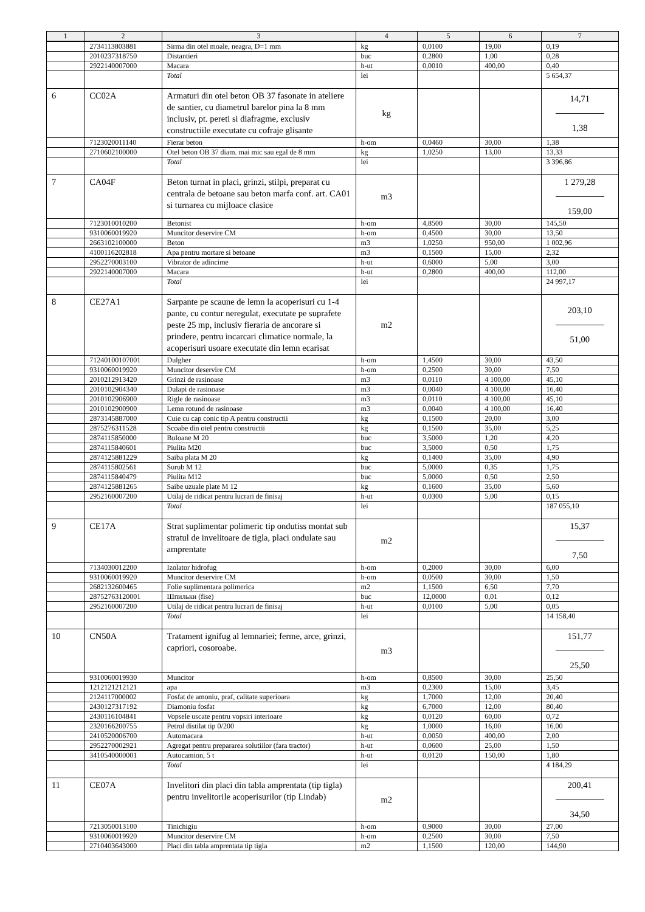| 1 | 2 | 3 | 4 | 5 | 6 | 7 |
| --- | --- | --- | --- | --- | --- | --- |
| | 2734113803881 | Sirma din otel moale, neagra, D=1 mm | kg | 0,0100 | 19,00 | 0,19 |
| | 2010237318750 | Distantieri | buc | 0,2800 | 1,00 | 0,28 |
| | 2922140007000 | Macara | h-ut | 0,0010 | 400,00 | 0,40 |
| | | Total | lei | | | 5 654,37 |
| 6 | CC02A | Armaturi din otel beton OB 37 fasonate in ateliere de santier, cu diametrul barelor pina la 8 mm inclusiv, pt. pereti si diafragme, exclusiv constructiile executate cu cofraje glisante | kg | | | 14,71 1,38 |
| | 7123020011140 | Fierar beton | h-om | 0,0460 | 30,00 | 1,38 |
| | 2710602100000 | Otel beton OB 37 diam. mai mic sau egal de 8 mm | kg | 1,0250 | 13,00 | 13,33 |
| | | Total | lei | | | 3 396,86 |
| 7 | CA04F | Beton turnat in placi, grinzi, stilpi, preparat cu centrala de betoane sau beton marfa conf. art. CA01 si turnarea cu mijloace clasice | m3 | | | 1 279,28 159,00 |
| | 7123010010200 | Betonist | h-om | 4,8500 | 30,00 | 145,50 |
| | 9310060019920 | Muncitor deservire CM | h-om | 0,4500 | 30,00 | 13,50 |
| | 2663102100000 | Beton | m3 | 1,0250 | 950,00 | 1 002,96 |
| | 4100116202818 | Apa pentru mortare si betoane | m3 | 0,1500 | 15,00 | 2,32 |
| | 2952270003100 | Vibrator de adincime | h-ut | 0,6000 | 5,00 | 3,00 |
| | 2922140007000 | Macara | h-ut | 0,2800 | 400,00 | 112,00 |
| | | Total | lei | | | 24 997,17 |
| 8 | CE27A1 | Sarpante pe scaune de lemn la acoperisuri cu 1-4 pante, cu contur neregulat, executate pe suprafete peste 25 mp, inclusiv fieraria de ancorare si prindere, pentru incarcari climatice normale, la acoperisuri usoare executate din lemn ecarisat | m2 | | | 203,10 51,00 |
| | 71240100107001 | Dulgher | h-om | 1,4500 | 30,00 | 43,50 |
| | 9310060019920 | Muncitor deservire CM | h-om | 0,2500 | 30,00 | 7,50 |
| | 2010212913420 | Grinzi de rasinoase | m3 | 0,0110 | 4 100,00 | 45,10 |
| | 2010102904340 | Dulapi de rasinoase | m3 | 0,0040 | 4 100,00 | 16,40 |
| | 2010102906900 | Rigle de rasinoase | m3 | 0,0110 | 4 100,00 | 45,10 |
| | 2010102900900 | Lemn rotund de rasinoase | m3 | 0,0040 | 4 100,00 | 16,40 |
| | 2873145887000 | Cuie cu cap conic tip A pentru constructii | kg | 0,1500 | 20,00 | 3,00 |
| | 2875276311528 | Scoabe din otel pentru constructii | kg | 0,1500 | 35,00 | 5,25 |
| | 2874115850000 | Buloane M 20 | buc | 3,5000 | 1,20 | 4,20 |
| | 2874115840601 | Piulita M20 | buc | 3,5000 | 0,50 | 1,75 |
| | 2874125881229 | Saiba plata M 20 | kg | 0,1400 | 35,00 | 4,90 |
| | 2874115802561 | Surub M 12 | buc | 5,0000 | 0,35 | 1,75 |
| | 2874115840479 | Piulita M12 | buc | 5,0000 | 0,50 | 2,50 |
| | 2874125881265 | Saibe uzuale plate M 12 | kg | 0,1600 | 35,00 | 5,60 |
| | 2952160007200 | Utilaj de ridicat pentru lucrari de finisaj | h-ut | 0,0300 | 5,00 | 0,15 |
| | | Total | lei | | | 187 055,10 |
| 9 | CE17A | Strat suplimentar polimeric tip ondutiss montat sub stratul de invelitoare de tigla, placi ondulate sau amprentate | m2 | | | 15,37 7,50 |
| | 7134030012200 | Izolator hidrofug | h-om | 0,2000 | 30,00 | 6,00 |
| | 9310060019920 | Muncitor deservire CM | h-om | 0,0500 | 30,00 | 1,50 |
| | 2682132600465 | Folie suplimentara polimerica | m2 | 1,1500 | 6,50 | 7,70 |
| | 28752763120001 | Шпильки (fise) | buc | 12,0000 | 0,01 | 0,12 |
| | 2952160007200 | Utilaj de ridicat pentru lucrari de finisaj | h-ut | 0,0100 | 5,00 | 0,05 |
| | | Total | lei | | | 14 158,40 |
| 10 | CN50A | Tratament ignifug al lemnariei; ferme, arce, grinzi, capriori, cosoroabe. | m3 | | | 151,77 25,50 |
| | 9310060019930 | Muncitor | h-om | 0,8500 | 30,00 | 25,50 |
| | 1212121212121 | apa | m3 | 0,2300 | 15,00 | 3,45 |
| | 2124117000002 | Fosfat de amoniu, praf, calitate superioara | kg | 1,7000 | 12,00 | 20,40 |
| | 2430127317192 | Diamoniu fosfat | kg | 6,7000 | 12,00 | 80,40 |
| | 2430116104841 | Vopsele uscate pentru vopsiri interioare | kg | 0,0120 | 60,00 | 0,72 |
| | 2320166200755 | Petrol distilat tip 0/200 | kg | 1,0000 | 16,00 | 16,00 |
| | 2410520006700 | Automacara | h-ut | 0,0050 | 400,00 | 2,00 |
| | 2952270002921 | Agregat pentru prepararea solutiilor (fara tractor) | h-ut | 0,0600 | 25,00 | 1,50 |
| | 3410540000001 | Autocamion, 5 t | h-ut | 0,0120 | 150,00 | 1,80 |
| | | Total | lei | | | 4 184,29 |
| 11 | CE07A | Invelitori din placi din tabla amprentata (tip tigla) pentru invelitorile acoperisurilor (tip Lindab) | m2 | | | 200,41 34,50 |
| | 7213050013100 | Tinichigiu | h-om | 0,9000 | 30,00 | 27,00 |
| | 9310060019920 | Muncitor deservire CM | h-om | 0,2500 | 30,00 | 7,50 |
| | 2710403643000 | Placi din tabla amprentata tip tigla | m2 | 1,1500 | 120,00 | 144,90 |